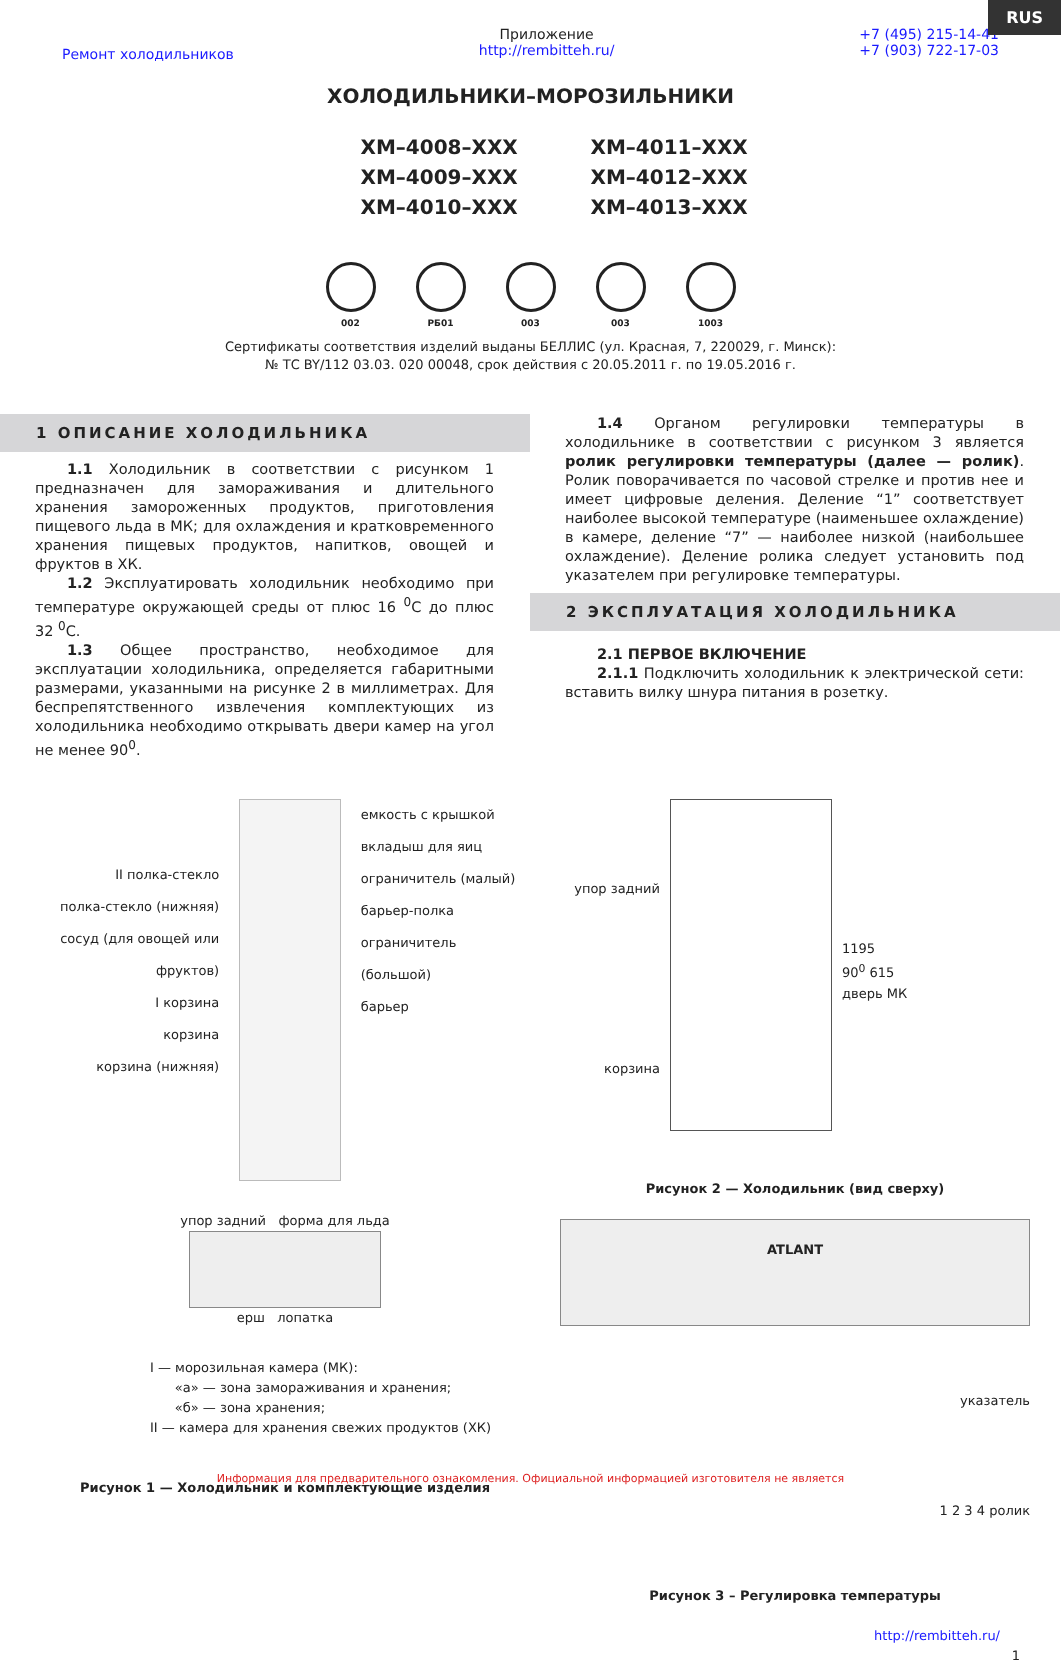RUS
Ремонт холодильников
Приложение
http://rembitteh.ru/
+7 (495) 215-14-41
+7 (903) 722-17-03
ХОЛОДИЛЬНИКИ–МОРОЗИЛЬНИКИ
ХМ–4008–ХХХ
ХМ–4011–ХХХ
ХМ–4009–ХХХ
ХМ–4012–ХХХ
ХМ–4010–ХХХ
ХМ–4013–ХХХ
002 РБ01 003 003 1003
Сертификаты соответствия изделий выданы БЕЛЛИС (ул. Красная, 7, 220029, г. Минск):
№ ТС BY/112 03.03. 020 00048, срок действия с 20.05.2011 г. по 19.05.2016 г.
1 ОПИСАНИЕ ХОЛОДИЛЬНИКА
1.1 Холодильник в соответствии с рисунком 1 предназначен для замораживания и длительного хранения замороженных продуктов, приготовления пищевого льда в МК; для охлаждения и кратковременного хранения пищевых продуктов, напитков, овощей и фруктов в ХК.
1.2 Эксплуатировать холодильник необходимо при температуре окружающей среды от плюс 16 <sup>0</sup>С до плюс 32 <sup>0</sup>С.
1.3 Общее пространство, необходимое для эксплуатации холодильника, определяется габаритными размерами, указанными на рисунке 2 в миллиметрах. Для беспрепятственного извлечения комплектующих из холодильника необходимо открывать двери камер на угол не менее 90<sup>0</sup>.
1.4 Органом регулировки температуры в холодильнике в соответствии с рисунком 3 является ролик регулировки температуры (далее — ролик). Ролик поворачивается по часовой стрелке и против нее и имеет цифровые деления. Деление “1” соответствует наиболее высокой температуре (наименьшее охлаждение) в камере, деление “7” — наиболее низкой (наибольшее охлаждение). Деление ролика следует установить под указателем при регулировке температуры.
2 ЭКСПЛУАТАЦИЯ ХОЛОДИЛЬНИКА
2.1 ПЕРВОЕ ВКЛЮЧЕНИЕ
2.1.1 Подключить холодильник к электрической сети: вставить вилку шнура питания в розетку.
II полка-стекло
полка-стекло (нижняя)
сосуд (для овощей или фруктов)
I корзина
корзина
корзина (нижняя)
емкость с крышкой
вкладыш для яиц
ограничитель (малый)
барьер-полка
ограничитель (большой)
барьер
упор задний форма для льда
ерш лопатка
I — морозильная камера (МК):
«а» — зона замораживания и хранения;
«б» — зона хранения;
II — камера для хранения свежих продуктов (ХК)
Рисунок 1 — Холодильник и комплектующие изделия
упор задний
корзина
1195
90<sup>0</sup> 615
дверь МК
Рисунок 2 — Холодильник (вид сверху)
ATLANT
указатель
1 2 3 4 ролик
Рисунок 3 – Регулировка температуры
http://rembitteh.ru/
1
Информация для предварительного ознакомления. Официальной информацией изготовителя не является